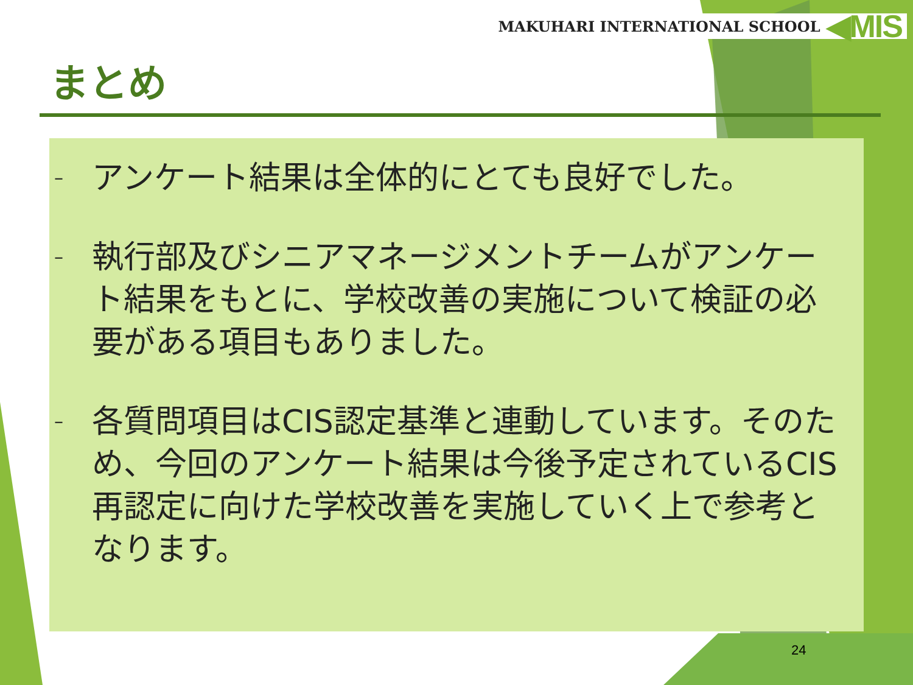MAKUHARI INTERNATIONAL SCHOOL ◀MIS
まとめ
– アンケート結果は全体的にとても良好でした。
– 執行部及びシニアマネージメントチームがアンケート結果をもとに、学校改善の実施について検証の必要がある項目もありました。
– 各質問項目はCIS認定基準と連動しています。そのため、今回のアンケート結果は今後予定されているCIS再認定に向けた学校改善を実施していく上で参考となります。
24